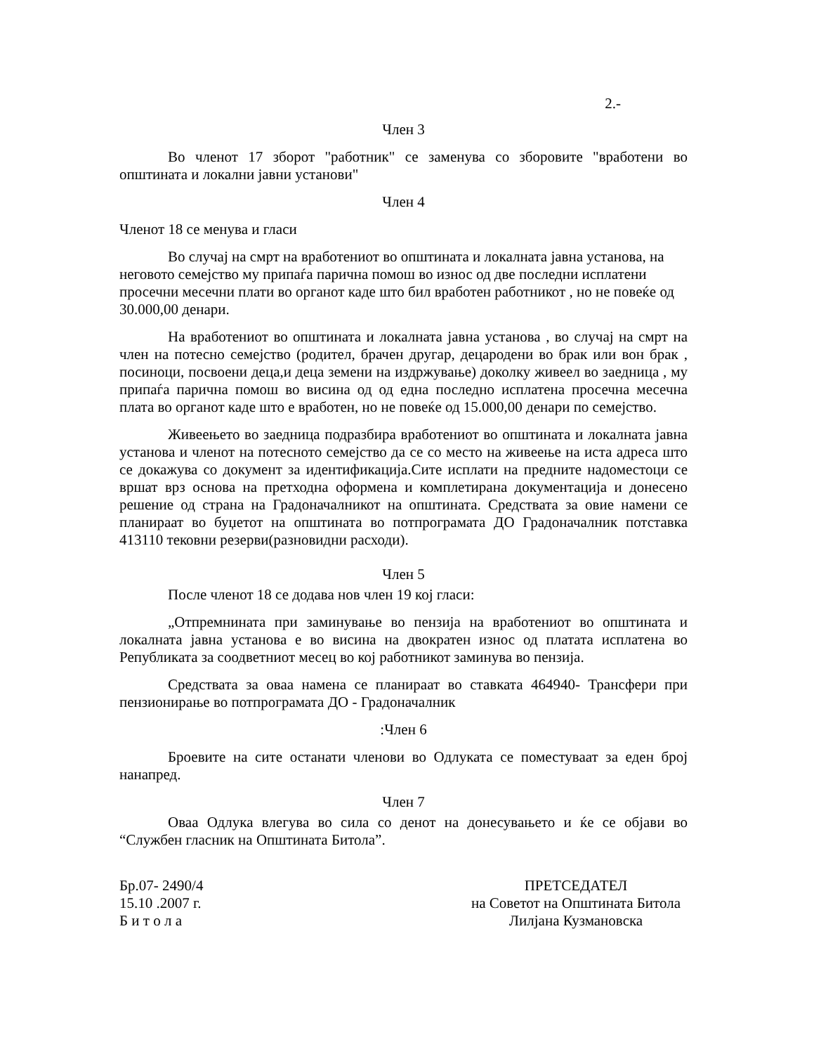2.-
Член 3
Во членот 17 зборот "работник" се заменува со зборовите "вработени во општината и локални јавни установи"
Член 4
Членот 18 се менува и гласи
Во случај на смрт на вработениот во општината и локалната јавна установа, на неговото семејство му припаѓа парична помош во износ од две последни исплатени просечни месечни плати во органот каде што бил вработен работникот , но не повеќе од 30.000,00 денари.
На вработениот во општината и локалната јавна установа , во случај на смрт на член на потесно семејство (родител, брачен другар, децародени во брак или вон брак , посиноци, посвоени деца,и деца земени на издржување) доколку живеел во заедница , му припаѓа парична помош во висина од од една последно исплатена просечна месечна плата во органот каде што е вработен, но не повеќе од 15.000,00 денари по семејство.
Живеењето во заедница подразбира вработениот во општината и локалната јавна установа и членот на потесното семејство да се со место на живеење на иста адреса што се докажува со документ за идентификација.Сите исплати на предните надоместоци се вршат врз основа на претходна оформена и комплетирана документација и донесено решение од страна на Градоначалникот на општината. Средствата за овие намени се планираат во буџетот на општината во потпрограмата ДО Градоначалник потставка 413110 тековни резерви(разновидни расходи).
Член 5
После членот 18 се додава нов член 19 кој гласи:
„Отпремнината при заминување во пензија на вработениот во општината и локалната јавна установа е во висина на двократен износ од платата исплатена во Републиката за соодветниот месец во кој работникот заминува во пензија.
Средствата за оваа намена се планираат во ставката 464940- Трансфери при пензионирање во потпрограмата ДО - Градоначалник
:Член 6
Броевите на сите останати членови во Одлуката се поместуваат за еден број нанапред.
Член 7
Оваа Одлука влегува во сила со денот на донесувањето и ќе се објави во “Службен гласник на Општината Битола”.
Бр.07- 2490/4
15.10 .2007 г.
Б и т о л а
ПРЕТСЕДАТЕЛ
на Советот на Општината Битола
Лилјана Кузмановска